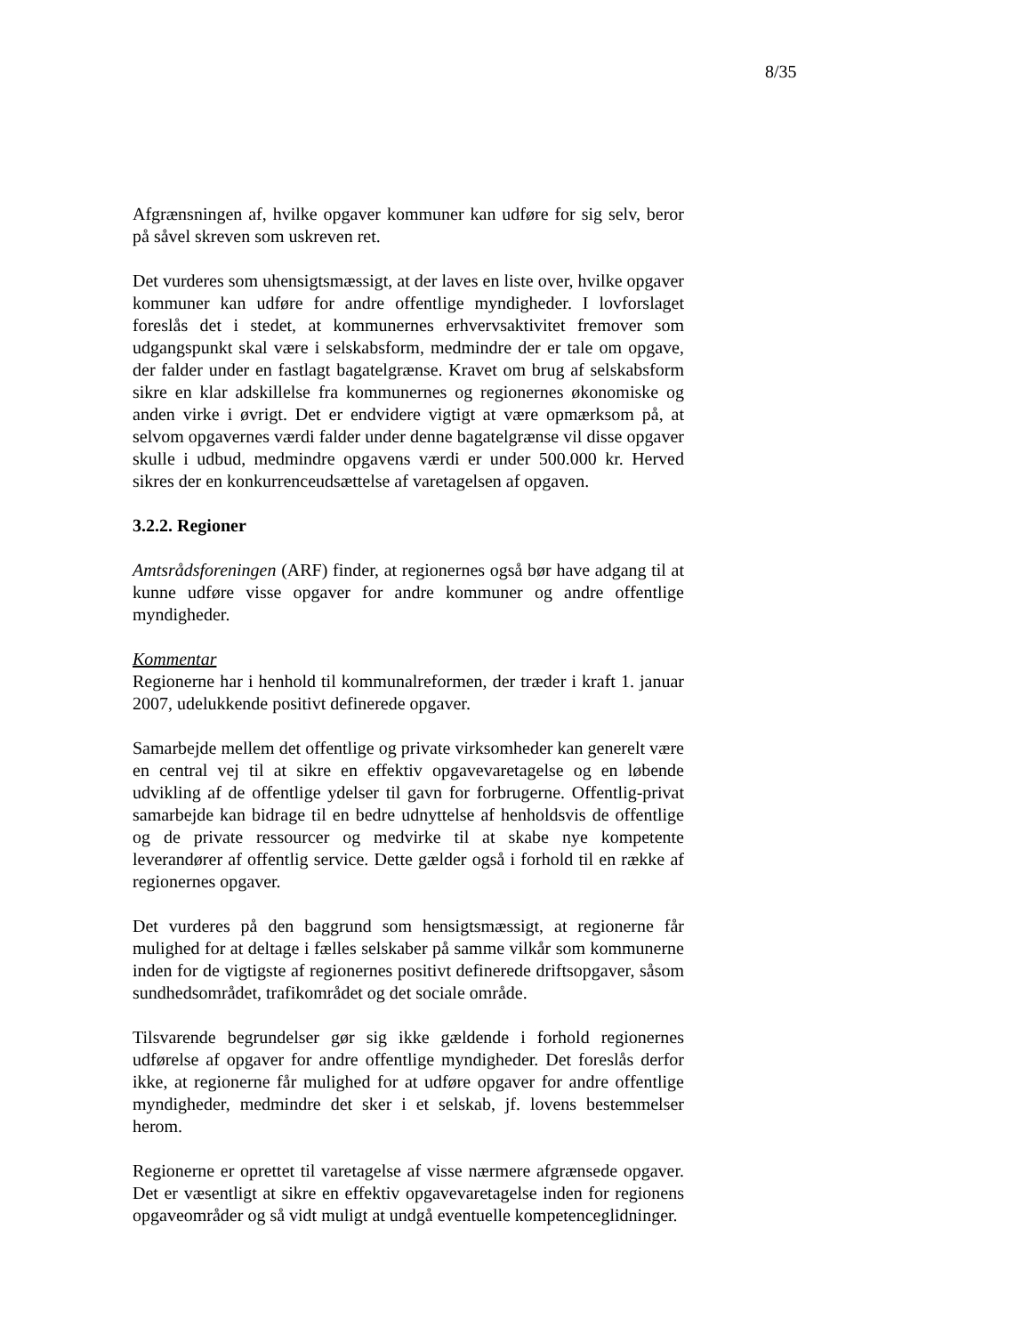8/35
Afgrænsningen af, hvilke opgaver kommuner kan udføre for sig selv, beror på såvel skreven som uskreven ret.
Det vurderes som uhensigtsmæssigt, at der laves en liste over, hvilke opgaver kommuner kan udføre for andre offentlige myndigheder. I lovforslaget foreslås det i stedet, at kommunernes erhvervsaktivitet fremover som udgangspunkt skal være i selskabsform, medmindre der er tale om opgave, der falder under en fastlagt bagatelgrænse. Kravet om brug af selskabsform sikre en klar adskillelse fra kommunernes og regionernes økonomiske og anden virke i øvrigt. Det er endvidere vigtigt at være opmærksom på, at selvom opgavernes værdi falder under denne bagatelgrænse vil disse opgaver skulle i udbud, medmindre opgavens værdi er under 500.000 kr. Herved sikres der en konkurrenceudsættelse af varetagelsen af opgaven.
3.2.2. Regioner
Amtsrådsforeningen (ARF) finder, at regionernes også bør have adgang til at kunne udføre visse opgaver for andre kommuner og andre offentlige myndigheder.
Kommentar
Regionerne har i henhold til kommunalreformen, der træder i kraft 1. januar 2007, udelukkende positivt definerede opgaver.
Samarbejde mellem det offentlige og private virksomheder kan generelt være en central vej til at sikre en effektiv opgavevaretagelse og en løbende udvikling af de offentlige ydelser til gavn for forbrugerne. Offentlig-privat samarbejde kan bidrage til en bedre udnyttelse af henholdsvis de offentlige og de private ressourcer og medvirke til at skabe nye kompetente leverandører af offentlig service. Dette gælder også i forhold til en række af regionernes opgaver.
Det vurderes på den baggrund som hensigtsmæssigt, at regionerne får mulighed for at deltage i fælles selskaber på samme vilkår som kommunerne inden for de vigtigste af regionernes positivt definerede driftsopgaver, såsom sundhedsområdet, trafikområdet og det sociale område.
Tilsvarende begrundelser gør sig ikke gældende i forhold regionernes udførelse af opgaver for andre offentlige myndigheder. Det foreslås derfor ikke, at regionerne får mulighed for at udføre opgaver for andre offentlige myndigheder, medmindre det sker i et selskab, jf. lovens bestemmelser herom.
Regionerne er oprettet til varetagelse af visse nærmere afgrænsede opgaver. Det er væsentligt at sikre en effektiv opgavevaretagelse inden for regionens opgaveområder og så vidt muligt at undgå eventuelle kompetenceglidninger.